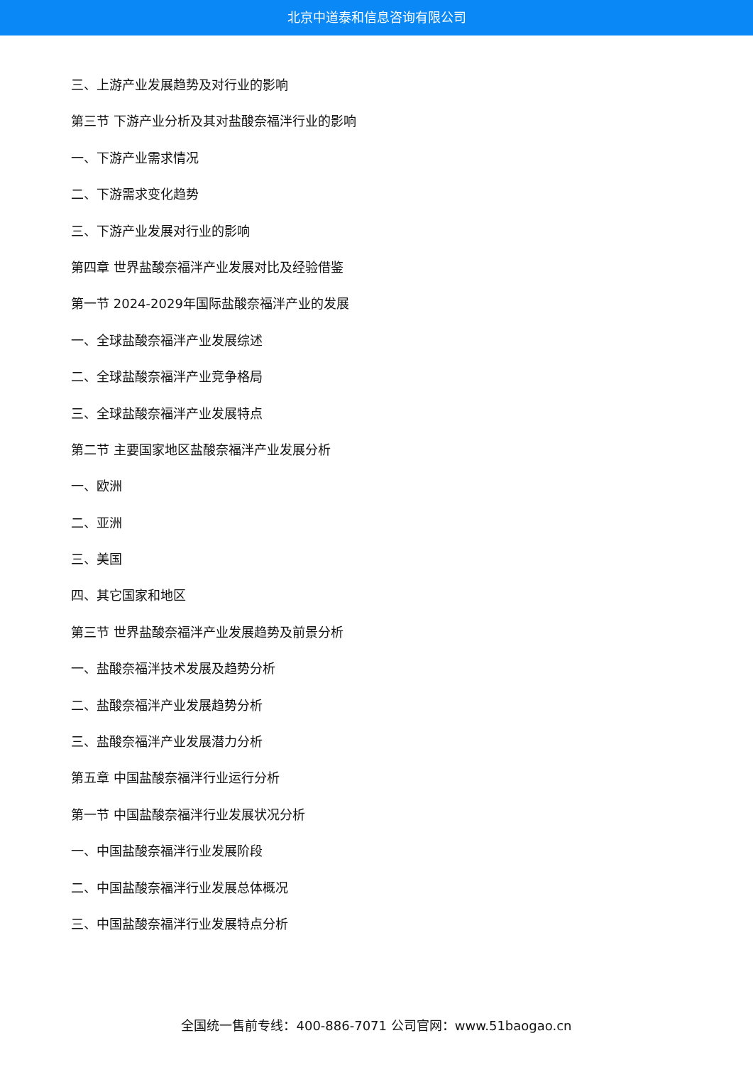北京中道泰和信息咨询有限公司
三、上游产业发展趋势及对行业的影响
第三节 下游产业分析及其对盐酸奈福泮行业的影响
一、下游产业需求情况
二、下游需求变化趋势
三、下游产业发展对行业的影响
第四章 世界盐酸奈福泮产业发展对比及经验借鉴
第一节 2024-2029年国际盐酸奈福泮产业的发展
一、全球盐酸奈福泮产业发展综述
二、全球盐酸奈福泮产业竞争格局
三、全球盐酸奈福泮产业发展特点
第二节 主要国家地区盐酸奈福泮产业发展分析
一、欧洲
二、亚洲
三、美国
四、其它国家和地区
第三节 世界盐酸奈福泮产业发展趋势及前景分析
一、盐酸奈福泮技术发展及趋势分析
二、盐酸奈福泮产业发展趋势分析
三、盐酸奈福泮产业发展潜力分析
第五章 中国盐酸奈福泮行业运行分析
第一节 中国盐酸奈福泮行业发展状况分析
一、中国盐酸奈福泮行业发展阶段
二、中国盐酸奈福泮行业发展总体概况
三、中国盐酸奈福泮行业发展特点分析
全国统一售前专线：400-886-7071 公司官网：www.51baogao.cn